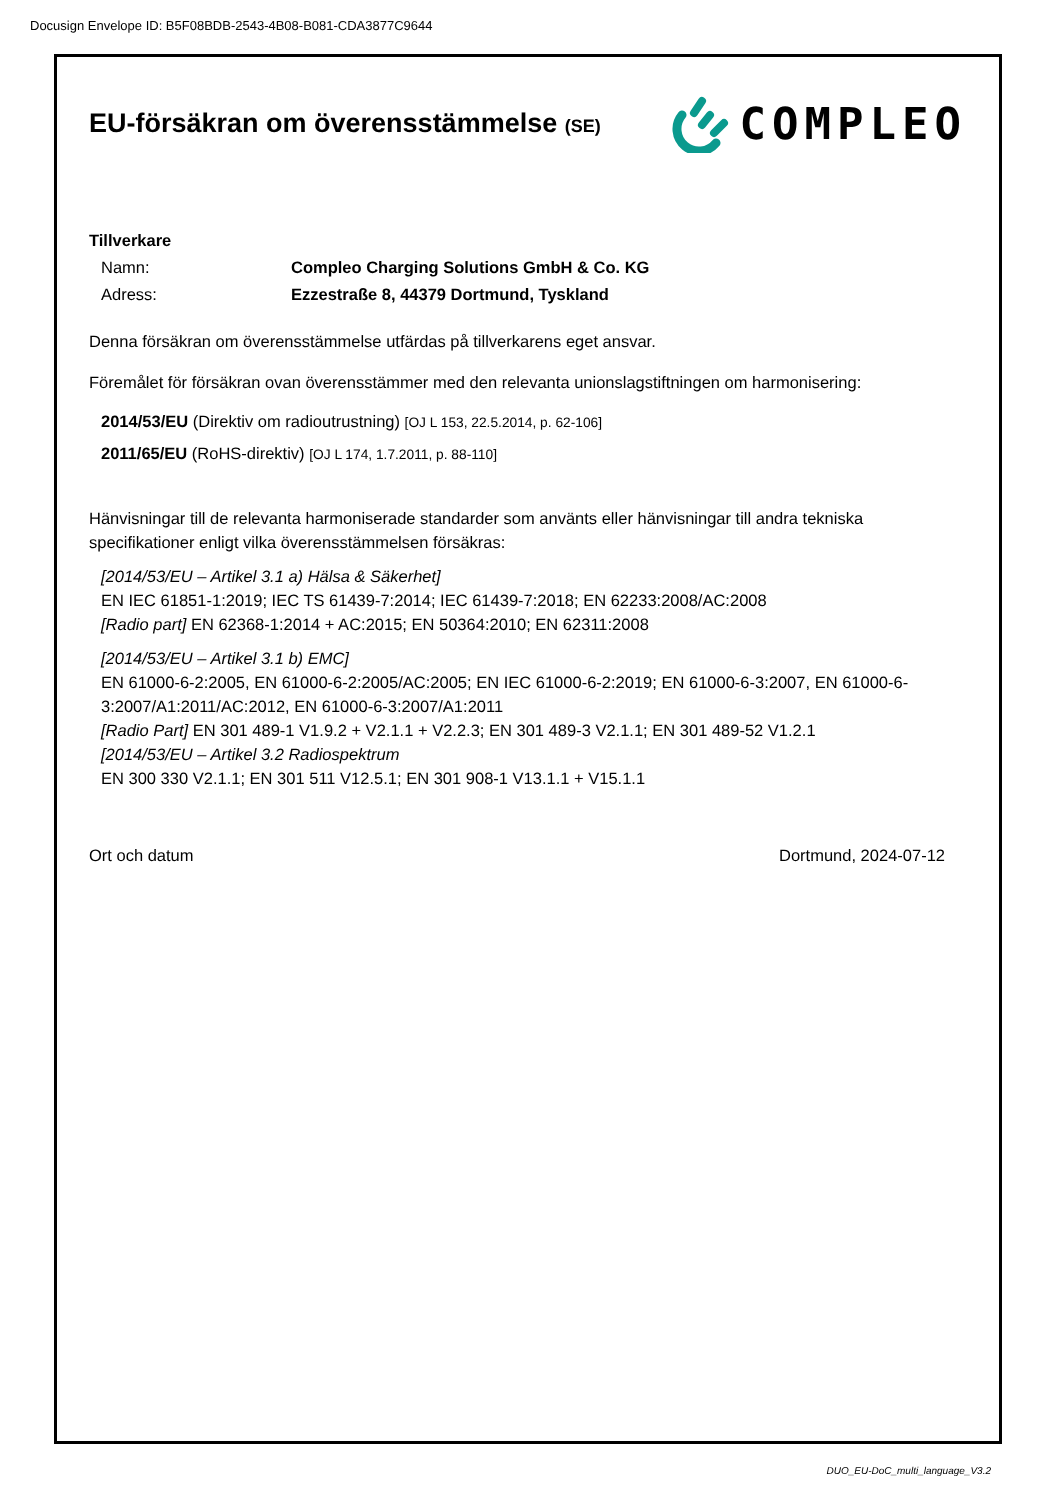Docusign Envelope ID: B5F08BDB-2543-4B08-B081-CDA3877C9644
EU-försäkran om överensstämmelse (SE)
COMPLEO
Tillverkare
Namn: Compleo Charging Solutions GmbH & Co. KG
Adress: Ezzestraße 8, 44379 Dortmund, Tyskland
Denna försäkran om överensstämmelse utfärdas på tillverkarens eget ansvar.
Föremålet för försäkran ovan överensstämmer med den relevanta unionslagstiftningen om harmonisering:
2014/53/EU (Direktiv om radioutrustning) [OJ L 153, 22.5.2014, p. 62-106]
2011/65/EU (RoHS-direktiv) [OJ L 174, 1.7.2011, p. 88-110]
Hänvisningar till de relevanta harmoniserade standarder som använts eller hänvisningar till andra tekniska specifikationer enligt vilka överensstämmelsen försäkras:
[2014/53/EU – Artikel 3.1 a) Hälsa & Säkerhet]
EN IEC 61851-1:2019; IEC TS 61439-7:2014; IEC 61439-7:2018; EN 62233:2008/AC:2008
[Radio part] EN 62368-1:2014 + AC:2015; EN 50364:2010; EN 62311:2008
[2014/53/EU – Artikel 3.1 b) EMC]
EN 61000-6-2:2005, EN 61000-6-2:2005/AC:2005; EN IEC 61000-6-2:2019; EN 61000-6-3:2007, EN 61000-6-3:2007/A1:2011/AC:2012, EN 61000-6-3:2007/A1:2011
[Radio Part] EN 301 489-1 V1.9.2 + V2.1.1 + V2.2.3; EN 301 489-3 V2.1.1; EN 301 489-52 V1.2.1
[2014/53/EU – Artikel 3.2 Radiospektrum
EN 300 330 V2.1.1; EN 301 511 V12.5.1; EN 301 908-1 V13.1.1 + V15.1.1
Ort och datum Dortmund, 2024-07-12
DUO_EU-DoC_multi_language_V3.2